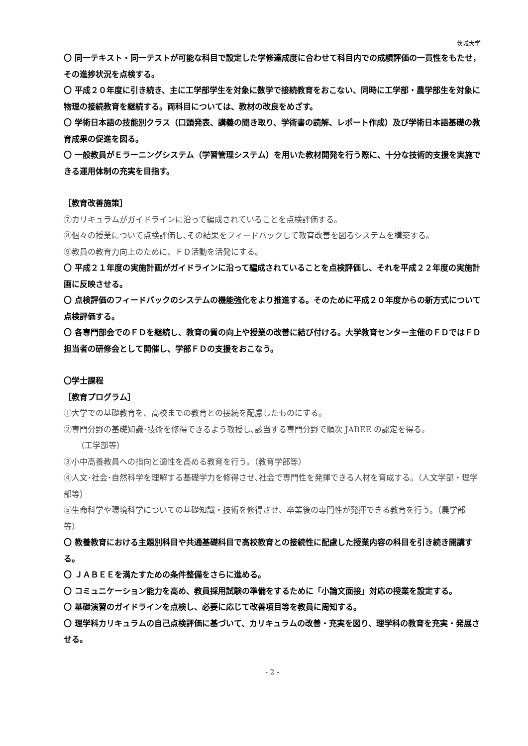茨城大学
〇 同一テキスト・同一テストが可能な科目で設定した学修達成度に合わせて科目内での成績評価の一貫性をもたせ，その進捗状況を点検する。
〇 平成２０年度に引き続き、主に工学部学生を対象に数学で接続教育をおこない、同時に工学部・農学部生を対象に物理の接続教育を継続する。両科目については、教材の改良をめざす。
〇 学術日本語の技能別クラス（口頭発表、講義の聞き取り、学術書の読解、レポート作成）及び学術日本語基礎の教育成果の促進を図る。
〇 一般教員がＥラーニングシステム（学習管理システム）を用いた教材開発を行う際に、十分な技術的支援を実施できる運用体制の充実を目指す。
［教育改善施策］
⑦カリキュラムがガイドラインに沿って編成されていることを点検評価する。
⑧個々の授業について点検評価し､その結果をフィードバックして教育改善を図るシステムを構築する。
⑨教員の教育力向上のために、ＦＤ活動を活発にする。
〇 平成２１年度の実施計画がガイドラインに沿って編成されていることを点検評価し、それを平成２２年度の実施計画に反映させる。
〇 点検評価のフィードバックのシステムの機能強化をより推進する。そのために平成２０年度からの新方式について点検評価する。
〇 各専門部会でのＦＤを継続し、教育の質の向上や授業の改善に結び付ける。大学教育センター主催のＦＤではＦＤ担当者の研修会として開催し、学部ＦＤの支援をおこなう。
〇学士課程
［教育プログラム］
①大学での基礎教育を、高校までの教育との接続を配慮したものにする。
②専門分野の基礎知識･技術を修得できるよう教授し､該当する専門分野で順次 JABEE の認定を得る。
（工学部等）
③小中高養教員への指向と適性を高める教育を行う。（教育学部等）
④人文･社会･自然科学を理解する基礎学力を修得させ､社会で専門性を発揮できる人材を育成する。（人文学部・理学部等）
⑤生命科学や環境科学についての基礎知識・技術を修得させ、卒業後の専門性が発揮できる教育を行う。（農学部等）
〇 教養教育における主題別科目や共通基礎科目で高校教育との接続性に配慮した授業内容の科目を引き続き開講する。
〇 ＪＡＢＥＥを満たすための条件整備をさらに進める。
〇 コミュニケーション能力を高め、教員採用試験の準備をするために「小論文面接」対応の授業を設定する。
〇 基礎演習のガイドラインを点検し、必要に応じて改善項目等を教員に周知する。
〇 理学科カリキュラムの自己点検評価に基づいて、カリキュラムの改善・充実を図り、理学科の教育を充実・発展させる。
- 2 -